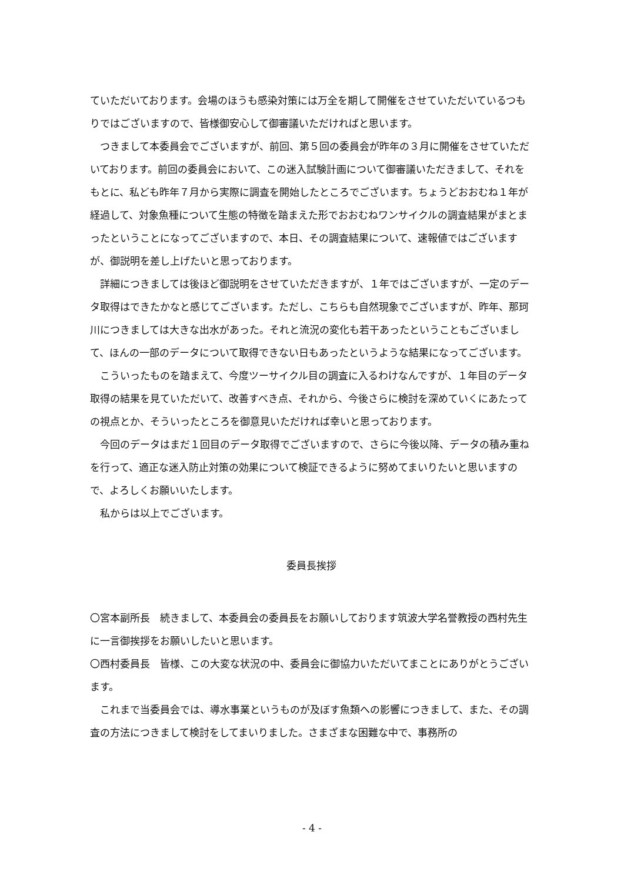ていただいております。会場のほうも感染対策には万全を期して開催をさせていただいているつもりではございますので、皆様御安心して御審議いただければと思います。
つきまして本委員会でございますが、前回、第５回の委員会が昨年の３月に開催をさせていただいております。前回の委員会において、この迷入試験計画について御審議いただきまして、それをもとに、私ども昨年７月から実際に調査を開始したところでございます。ちょうどおおむね１年が経過して、対象魚種について生態の特徴を踏まえた形でおおむねワンサイクルの調査結果がまとまったということになってございますので、本日、その調査結果について、速報値ではございますが、御説明を差し上げたいと思っております。
詳細につきましては後ほど御説明をさせていただきますが、１年ではございますが、一定のデータ取得はできたかなと感じてございます。ただし、こちらも自然現象でございますが、昨年、那珂川につきましては大きな出水があった。それと流況の変化も若干あったということもございまして、ほんの一部のデータについて取得できない日もあったというような結果になってございます。
こういったものを踏まえて、今度ツーサイクル目の調査に入るわけなんですが、１年目のデータ取得の結果を見ていただいて、改善すべき点、それから、今後さらに検討を深めていくにあたっての視点とか、そういったところを御意見いただければ幸いと思っております。
今回のデータはまだ１回目のデータ取得でございますので、さらに今後以降、データの積み重ねを行って、適正な迷入防止対策の効果について検証できるように努めてまいりたいと思いますので、よろしくお願いいたします。
私からは以上でございます。
委員長挨拶
〇宮本副所長　続きまして、本委員会の委員長をお願いしております筑波大学名誉教授の西村先生に一言御挨拶をお願いしたいと思います。
〇西村委員長　皆様、この大変な状況の中、委員会に御協力いただいてまことにありがとうございます。
これまで当委員会では、導水事業というものが及ぼす魚類への影響につきまして、また、その調査の方法につきまして検討をしてまいりました。さまざまな困難な中で、事務所の
- 4 -